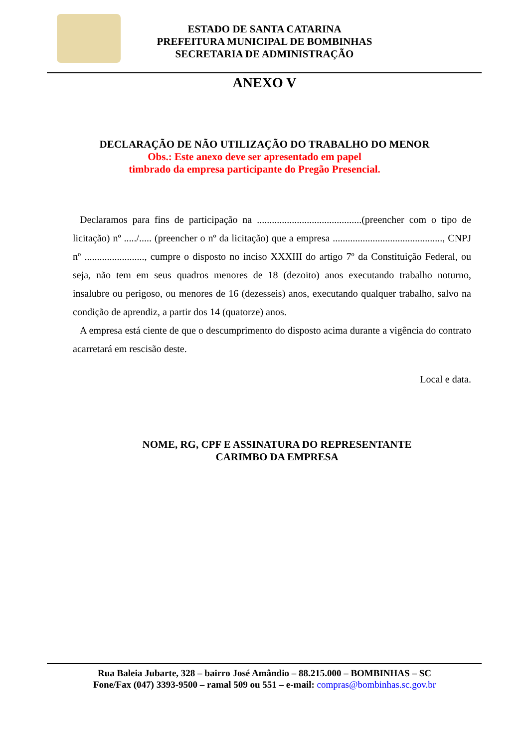ESTADO DE SANTA CATARINA
PREFEITURA MUNICIPAL DE BOMBINHAS
SECRETARIA DE ADMINISTRAÇÃO
ANEXO V
DECLARAÇÃO DE NÃO UTILIZAÇÃO DO TRABALHO DO MENOR
Obs.: Este anexo deve ser apresentado em papel
timbrado da empresa participante do Pregão Presencial.
Declaramos para fins de participação na ..........................................(preencher com o tipo de licitação) nº ...../..... (preencher o nº da licitação) que a empresa ............................................, CNPJ nº ........................, cumpre o disposto no inciso XXXIII do artigo 7º da Constituição Federal, ou seja, não tem em seus quadros menores de 18 (dezoito) anos executando trabalho noturno, insalubre ou perigoso, ou menores de 16 (dezesseis) anos, executando qualquer trabalho, salvo na condição de aprendiz, a partir dos 14 (quatorze) anos.
A empresa está ciente de que o descumprimento do disposto acima durante a vigência do contrato acarretará em rescisão deste.
Local e data.
NOME, RG, CPF E ASSINATURA DO REPRESENTANTE
CARIMBO DA EMPRESA
Rua Baleia Jubarte, 328 – bairro José Amândio – 88.215.000 – BOMBINHAS – SC
Fone/Fax (047) 3393-9500 – ramal 509 ou 551 – e-mail: compras@bombinhas.sc.gov.br